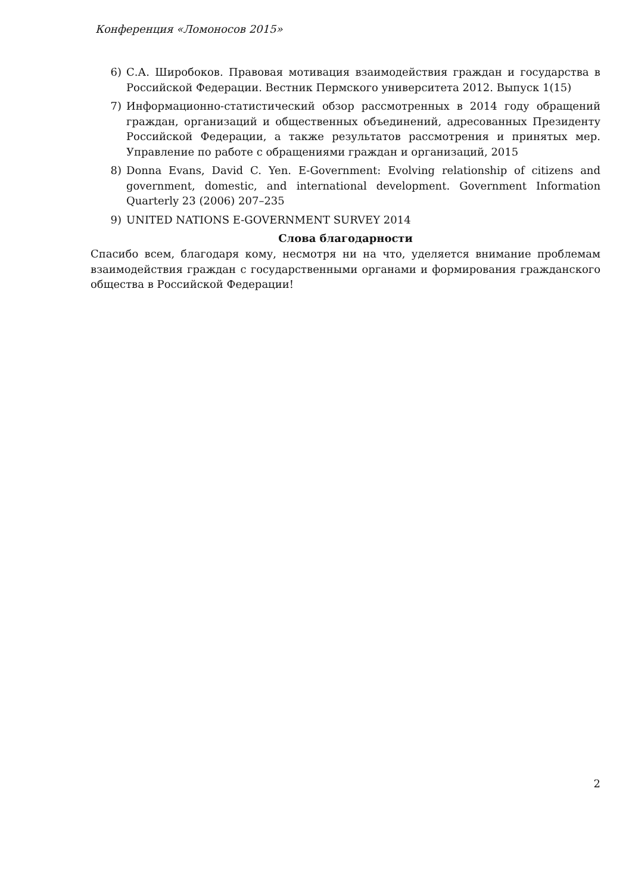Конференция «Ломоносов 2015»
6) С.А. Широбоков. Правовая мотивация взаимодействия граждан и государства в Российской Федерации. Вестник Пермского университета 2012. Выпуск 1(15)
7) Информационно-статистический обзор рассмотренных в 2014 году обращений граждан, организаций и общественных объединений, адресованных Президенту Российской Федерации, а также результатов рассмотрения и принятых мер. Управление по работе с обращениями граждан и организаций, 2015
8) Donna Evans, David C. Yen. E-Government: Evolving relationship of citizens and government, domestic, and international development. Government Information Quarterly 23 (2006) 207–235
9) UNITED NATIONS E-GOVERNMENT SURVEY 2014
Слова благодарности
Спасибо всем, благодаря кому, несмотря ни на что, уделяется внимание проблемам взаимодействия граждан с государственными органами и формирования гражданского общества в Российской Федерации!
2